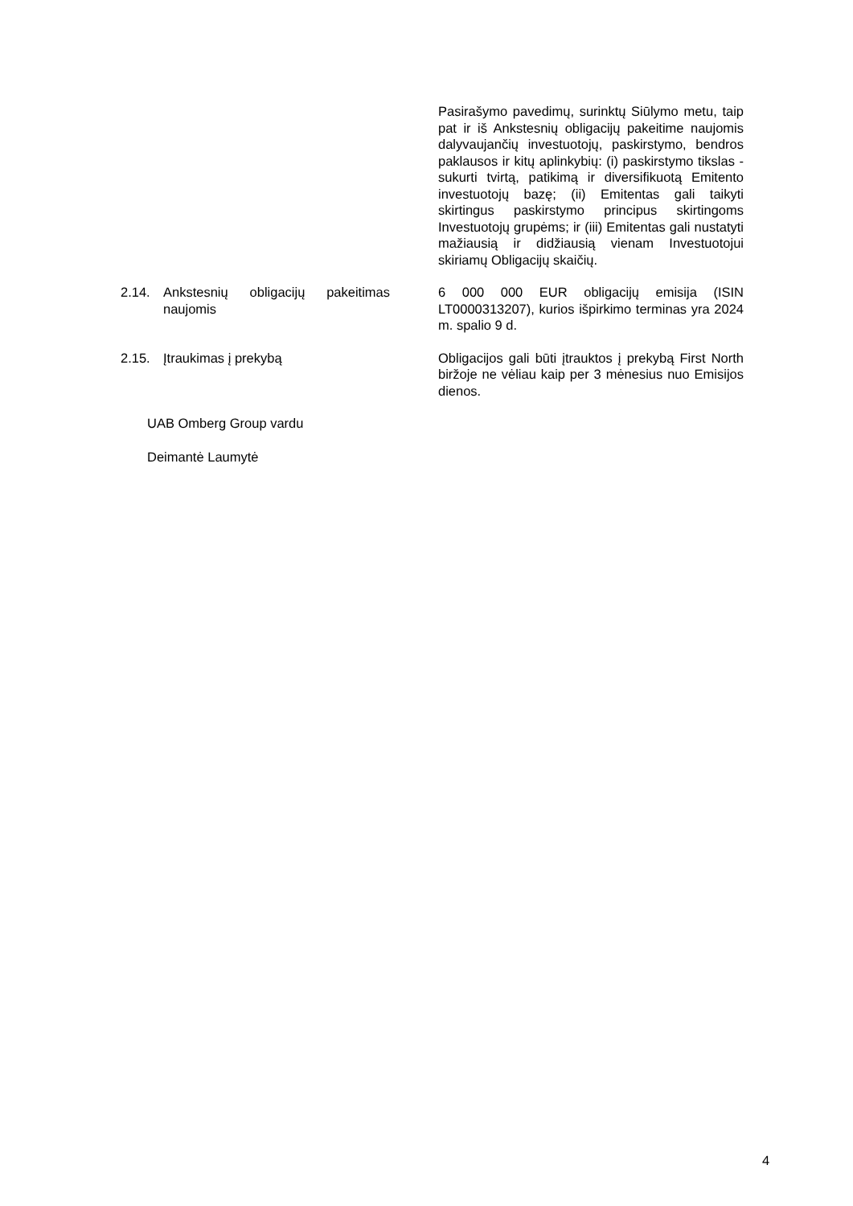Pasirašymo pavedimų, surinktų Siūlymo metu, taip pat ir iš Ankstesnių obligacijų pakeitime naujomis dalyvaujančių investuotojų, paskirstymo, bendros paklausos ir kitų aplinkybių: (i) paskirstymo tikslas - sukurti tvirtą, patikimą ir diversifikuotą Emitento investuotojų bazę; (ii) Emitentas gali taikyti skirtingus paskirstymo principus skirtingoms Investuotojų grupėms; ir (iii) Emitentas gali nustatyti mažiausią ir didžiausią vienam Investuotojui skiriamų Obligacijų skaičių.
2.14. Ankstesnių obligacijų pakeitimas naujomis
6 000 000 EUR obligacijų emisija (ISIN LT0000313207), kurios išpirkimo terminas yra 2024 m. spalio 9 d.
2.15. Įtraukimas į prekybą Obligacijos gali būti įtrauktos į prekybą First North biržoje ne vėliau kaip per 3 mėnesius nuo Emisijos dienos.
UAB Omberg Group vardu
Deimantė Laumytė
4